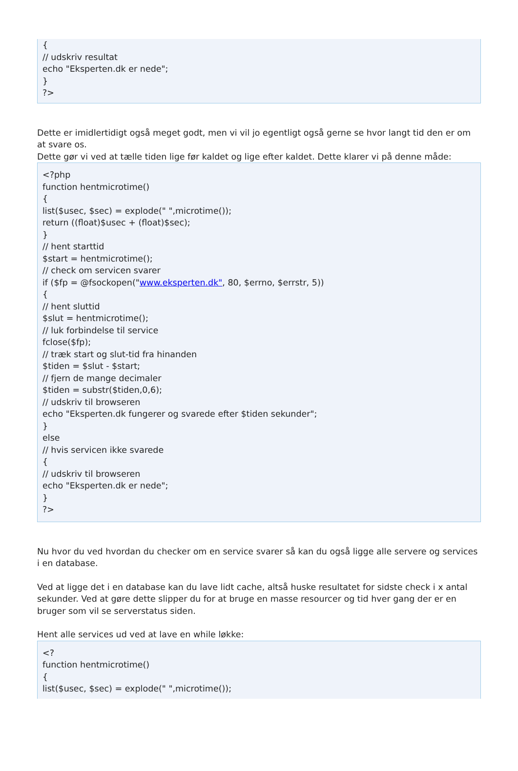{
// udskriv resultat
echo "Eksperten.dk er nede";
}
?>
Dette er imidlertidigt også meget godt, men vi vil jo egentligt også gerne se hvor langt tid den er om at svare os.
Dette gør vi ved at tælle tiden lige før kaldet og lige efter kaldet. Dette klarer vi på denne måde:
<?php
function hentmicrotime()
{
list($usec, $sec) = explode(" ",microtime());
return ((float)$usec + (float)$sec);
}
// hent starttid
$start = hentmicrotime();
// check om servicen svarer
if ($fp = @fsockopen("www.eksperten.dk", 80, $errno, $errstr, 5))
{
// hent sluttid
$slut = hentmicrotime();
// luk forbindelse til service
fclose($fp);
// træk start og slut-tid fra hinanden
$tiden = $slut - $start;
// fjern de mange decimaler
$tiden = substr($tiden,0,6);
// udskriv til browseren
echo "Eksperten.dk fungerer og svarede efter $tiden sekunder";
}
else
// hvis servicen ikke svarede
{
// udskriv til browseren
echo "Eksperten.dk er nede";
}
?>
Nu hvor du ved hvordan du checker om en service svarer så kan du også ligge alle servere og services i en database.
Ved at ligge det i en database kan du lave lidt cache, altså huske resultatet for sidste check i x antal sekunder. Ved at gøre dette slipper du for at bruge en masse resourcer og tid hver gang der er en bruger som vil se serverstatus siden.
Hent alle services ud ved at lave en while løkke:
<?
function hentmicrotime()
{
list($usec, $sec) = explode(" ",microtime());